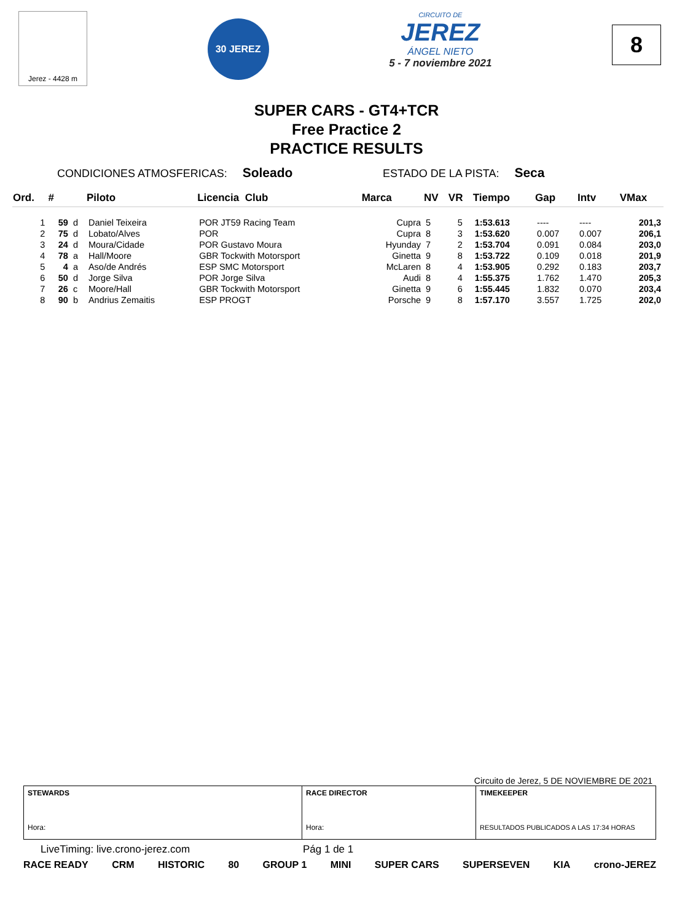Jerez - 4428 m
30 JEREZ
CIRCUITO DE
JEREZ
ÁNGEL NIETO
5 - 7 noviembre 2021
8
SUPER CARS - GT4+TCR
Free Practice 2
PRACTICE RESULTS
CONDICIONES ATMOSFERICAS: Soleado ESTADO DE LA PISTA: Seca
| Ord. | # | | Piloto | Licencia Club | Marca | NV | VR | Tiempo | Gap | Intv | VMax |
| --- | --- | --- | --- | --- | --- | --- | --- | --- | --- | --- | --- |
| 1 | 59 | d | Daniel Teixeira | POR JT59 Racing Team | Cupra | 5 | 5 | 1:53.613 | ---- | ---- | 201,3 |
| 2 | 75 | d | Lobato/Alves | POR | Cupra | 8 | 3 | 1:53.620 | 0.007 | 0.007 | 206,1 |
| 3 | 24 | d | Moura/Cidade | POR Gustavo Moura | Hyunday | 7 | 2 | 1:53.704 | 0.091 | 0.084 | 203,0 |
| 4 | 78 | a | Hall/Moore | GBR Tockwith Motorsport | Ginetta | 9 | 8 | 1:53.722 | 0.109 | 0.018 | 201,9 |
| 5 | 4 | a | Aso/de Andrés | ESP SMC Motorsport | McLaren | 8 | 4 | 1:53.905 | 0.292 | 0.183 | 203,7 |
| 6 | 50 | d | Jorge Silva | POR Jorge Silva | Audi | 8 | 4 | 1:55.375 | 1.762 | 1.470 | 205,3 |
| 7 | 26 | c | Moore/Hall | GBR Tockwith Motorsport | Ginetta | 9 | 6 | 1:55.445 | 1.832 | 0.070 | 203,4 |
| 8 | 90 | b | Andrius Zemaitis | ESP PROGT | Porsche | 9 | 8 | 1:57.170 | 3.557 | 1.725 | 202,0 |
Circuito de Jerez, 5 DE NOVIEMBRE DE 2021
| STEWARDS Hora: | RACE DIRECTOR Hora: | TIMEKEEPER RESULTADOS PUBLICADOS A LAS 17:34 HORAS |
LiveTiming: live.crono-jerez.com Pág 1 de 1
RACE READY CRM HISTORIC 80 GROUP 1 MINI SUPER CARS SUPERSEVEN KIA crono-JEREZ